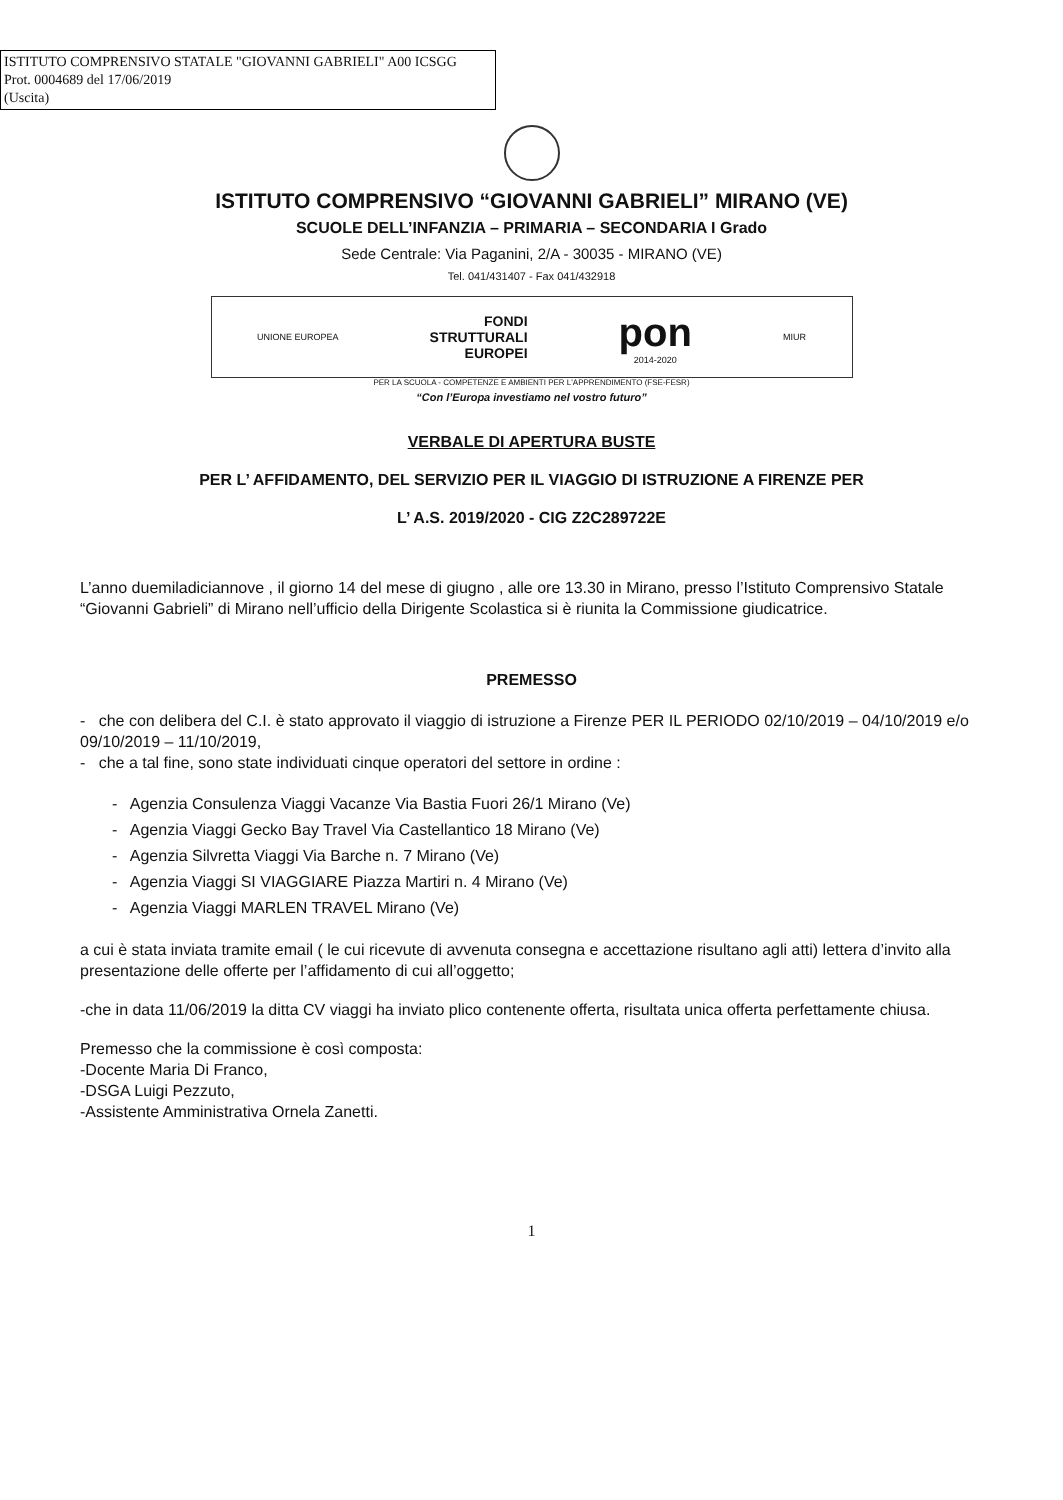ISTITUTO COMPRENSIVO STATALE "GIOVANNI GABRIELI" A00 ICSGG
Prot. 0004689 del 17/06/2019
(Uscita)
ISTITUTO COMPRENSIVO “GIOVANNI GABRIELI” MIRANO (VE)
SCUOLE DELL’INFANZIA – PRIMARIA – SECONDARIA I Grado
Sede Centrale: Via Paganini, 2/A - 30035 - MIRANO (VE)
Tel. 041/431407 - Fax 041/432918
UNIONE EUROPEA
FONDI
STRUTTURALI
EUROPEI
pon
2014-2020
MIUR
PER LA SCUOLA - COMPETENZE E AMBIENTI PER L'APPRENDIMENTO (FSE-FESR)
“Con l’Europa investiamo nel vostro futuro”
VERBALE DI APERTURA BUSTE
PER L’ AFFIDAMENTO, DEL SERVIZIO PER IL VIAGGIO DI ISTRUZIONE A FIRENZE PER
L’ A.S. 2019/2020 - CIG Z2C289722E
L’anno duemiladiciannove , il giorno 14 del mese di giugno , alle ore 13.30 in Mirano, presso l’Istituto Comprensivo Statale “Giovanni Gabrieli” di Mirano nell’ufficio della Dirigente Scolastica si è riunita la Commissione giudicatrice.
PREMESSO
- che con delibera del C.I. è stato approvato il viaggio di istruzione a Firenze PER IL PERIODO 02/10/2019 – 04/10/2019 e/o 09/10/2019 – 11/10/2019,
- che a tal fine, sono state individuati cinque operatori del settore in ordine :
- Agenzia Consulenza Viaggi Vacanze Via Bastia Fuori 26/1 Mirano (Ve)
- Agenzia Viaggi Gecko Bay Travel Via Castellantico 18 Mirano (Ve)
- Agenzia Silvretta Viaggi Via Barche n. 7 Mirano (Ve)
- Agenzia Viaggi SI VIAGGIARE Piazza Martiri n. 4 Mirano (Ve)
- Agenzia Viaggi MARLEN TRAVEL Mirano (Ve)
a cui è stata inviata tramite email ( le cui ricevute di avvenuta consegna e accettazione risultano agli atti) lettera d’invito alla presentazione delle offerte per l’affidamento di cui all’oggetto;
-che in data 11/06/2019 la ditta CV viaggi ha inviato plico contenente offerta, risultata unica offerta perfettamente chiusa.
Premesso che la commissione è così composta:
-Docente Maria Di Franco,
-DSGA Luigi Pezzuto,
-Assistente Amministrativa Ornela Zanetti.
1